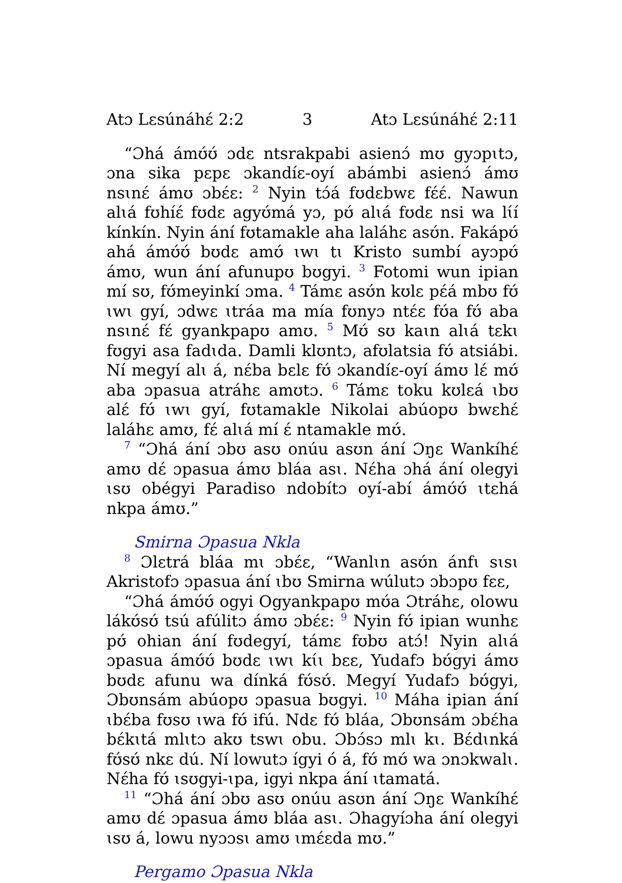Atɔ Lɛsúnáhɛ́ 2:2 3 Atɔ Lɛsúnáhɛ́ 2:11
“Ɔhá ámʊ́ʊ́ ɔdɛ ntsrakpabi asienɔ́ mʊ gyɔpɩtɔ, ɔna sika pɛpɛ ɔkandíɛ-oyí abámbi asienɔ́ ámʊ nsɩnɛ́ ámʊ ɔbɛ́ɛ: <sup>2</sup> Nyin tɔ́á fʊdɛbwɛ fɛ́ɛ́. Nawun alɩá fʊhíɛ́ fʊdɛ agyʊ́má yɔ, pʊ́ alɩá fʊdɛ nsi wa lɩ́í kínkín. Nyin ání fʊtamakle aha laláhɛ asʊ́n. Fakápʊ́ ahá ámʊ́ʊ́ bʊdɛ amʊ́ ɩwɩ tɩ Kristo sumbí ayɔpʊ́ ámʊ, wun ání afunupʊ bʊgyi. <sup>3</sup> Fotomi wun ipian mí sʊ, fʊ́meyinkí ɔma. <sup>4</sup> Támɛ asʊ́n kʊlɛ pɛ́á mbʊ fʊ́ ɩwɩ gyí, ɔdwɛ ɩtráa ma mía fʊnyɔ ntɛ́ɛ fʊ́a fʊ́ aba nsɩnɛ́ fɛ́ gyankpapʊ amʊ. <sup>5</sup> Mʊ́ sʊ kaɩn alɩá tɛkɩ fʊgyi asa fadɩda. Damli klʊntɔ, afʊlatsia fʊ́ atsiábi. Ní megyí alɩ á, nɛ́ba bɛlɛ fʊ́ ɔkandíɛ-oyí ámʊ lɛ́ mʊ́ aba ɔpasua atráhɛ amʊtɔ. <sup>6</sup> Támɛ toku kʊlɛá ɩbʊ alɛ́ fʊ́ ɩwɩ gyí, fʊtamakle Nikolai abúopʊ bwɛhɛ́ laláhɛ amʊ, fɛ́ alɩá mí ɛ́ ntamakle mʊ́.
<sup>7</sup> “Ɔhá ání ɔbʊ asʊ onúu asʊn ání Ɔŋɛ Wankíhɛ́ amʊ dɛ́ ɔpasua ámʊ bláa asɩ. Nɛ́ha ɔhá ání olegyi ɩsʊ obégyi Paradiso ndobítɔ oyí-abí ámʊ́ʊ́ ɩtɛhá nkpa ámʊ.”
Smirna Ɔpasua Nkla
<sup>8</sup> Ɔlɛtrá bláa mɩ ɔbɛ́ɛ, “Wanlɩn asʊ́n ánfɩ sɩsɩ Akristofɔ ɔpasua ání ɩbʊ Smirna wúlutɔ ɔbɔpʊ fɛɛ,
“Ɔhá ámʊ́ʊ́ ogyi Ogyankpapʊ mʊ́a Ɔtráhɛ, olowu lákʊ́sʊ́ tsú afúlitɔ ámʊ ɔbɛ́ɛ: <sup>9</sup> Nyin fʊ́ ipian wunhɛ pʊ́ ohian ání fʊdegyí, támɛ fʊbʊ atɔ́! Nyin alɩá ɔpasua ámʊ́ʊ́ bʊdɛ ɩwɩ kɩ́ɩ bɛɛ, Yudafɔ bʊ́gyi ámʊ bʊdɛ afunu wa dínká fʊ́sʊ́. Megyí Yudafɔ bʊ́gyi, Ɔbʊnsám abúopʊ ɔpasua bʊgyi. <sup>10</sup> Máha ipian ání ɩbɛ́ba fʊsʊ ɩwa fʊ́ ifú. Ndɛ fʊ́ bláa, Ɔbʊnsám ɔbɛ́ha bɛ́kɩtá mlɩtɔ akʊ tswɩ obu. Ɔbɔ́sɔ mlɩ kɩ. Bɛ́dɩnká fʊ́sʊ́ nkɛ dú. Ní lowutɔ ígyi ó á, fʊ́ mʊ́ wa ɔnɔkwalɩ. Nɛ́ha fʊ́ ɩsʊgyi-ɩpa, igyi nkpa ání ɩtamatá.
<sup>11</sup> “Ɔhá ání ɔbʊ asʊ onúu asʊn ání Ɔŋɛ Wankíhɛ́ amʊ dɛ́ ɔpasua ámʊ bláa asɩ. Ɔhagyíɔha ání olegyi ɩsʊ á, lowu nyɔɔsɩ amʊ ɩmɛ́ɛda mʊ.”
Pergamo Ɔpasua Nkla